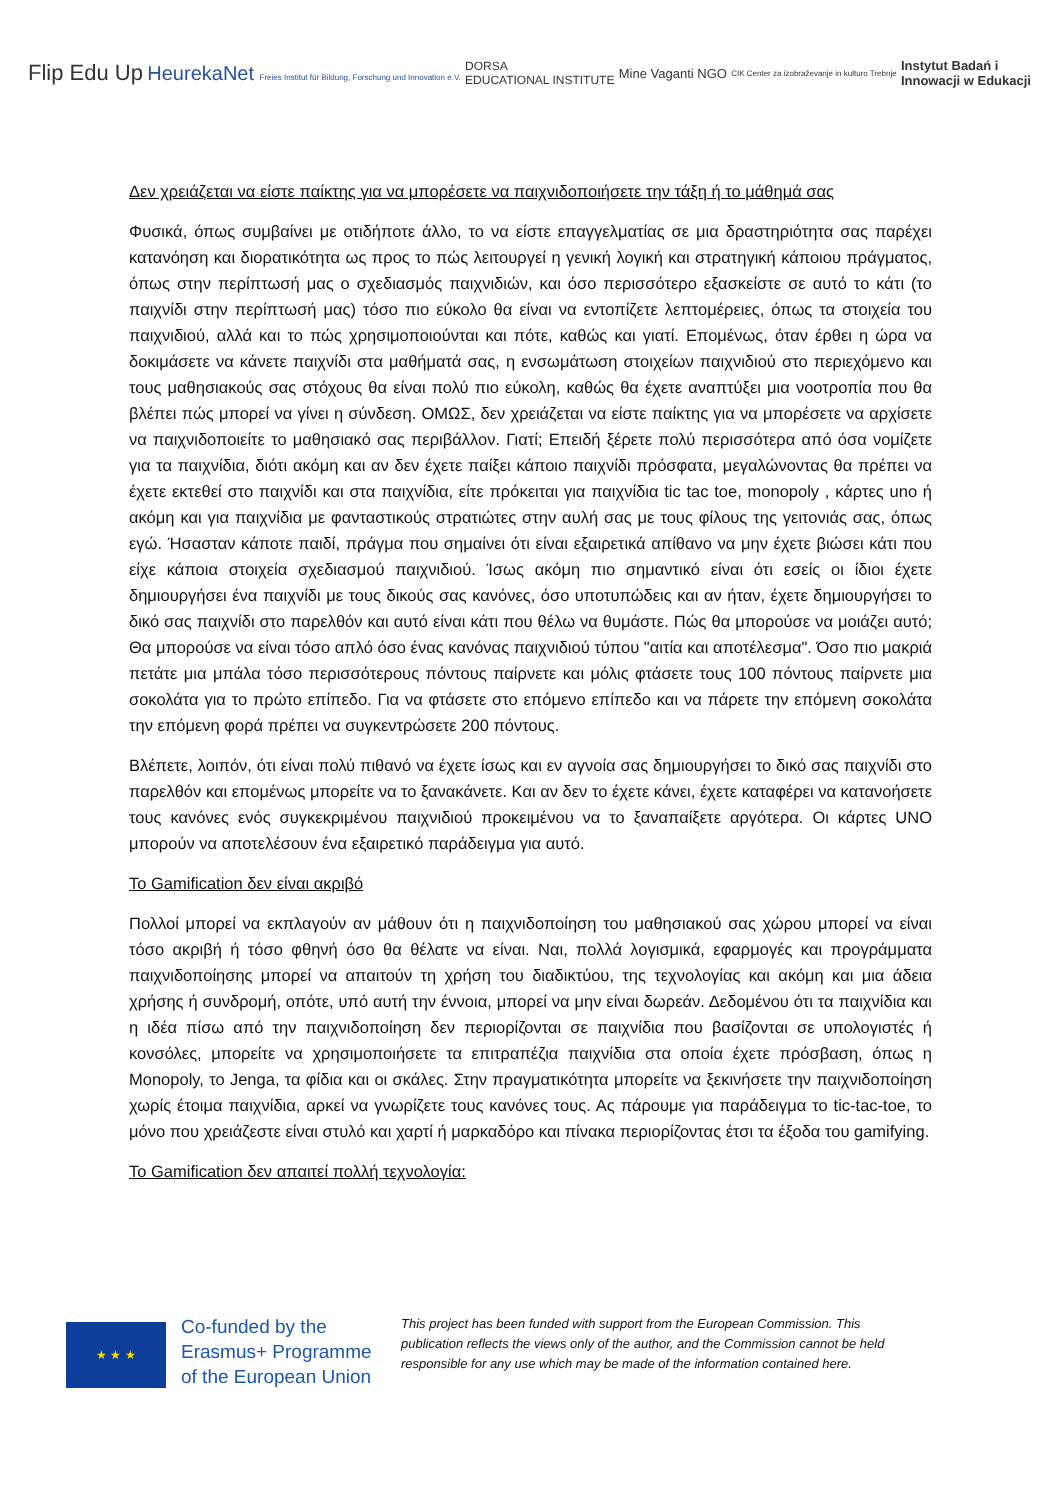Flip Edu Up
HeurekaNet Freies Institut für Bildung, Forschung und Innovation e.V.
DORSA
EDUCATIONAL INSTITUTE
Mine Vaganti NGO
CIK Center za izobraževanje in kulturo Trebnje
Instytut Badań i
Innowacji w Edukacji
Δεν χρειάζεται να είστε παίκτης για να μπορέσετε να παιχνιδοποιήσετε την τάξη ή το μάθημά σας
Φυσικά, όπως συμβαίνει με οτιδήποτε άλλο, το να είστε επαγγελματίας σε μια δραστηριότητα σας παρέχει κατανόηση και διορατικότητα ως προς το πώς λειτουργεί η γενική λογική και στρατηγική κάποιου πράγματος, όπως στην περίπτωσή μας ο σχεδιασμός παιχνιδιών, και όσο περισσότερο εξασκείστε σε αυτό το κάτι (το παιχνίδι στην περίπτωσή μας) τόσο πιο εύκολο θα είναι να εντοπίζετε λεπτομέρειες, όπως τα στοιχεία του παιχνιδιού, αλλά και το πώς χρησιμοποιούνται και πότε, καθώς και γιατί. Επομένως, όταν έρθει η ώρα να δοκιμάσετε να κάνετε παιχνίδι στα μαθήματά σας, η ενσωμάτωση στοιχείων παιχνιδιού στο περιεχόμενο και τους μαθησιακούς σας στόχους θα είναι πολύ πιο εύκολη, καθώς θα έχετε αναπτύξει μια νοοτροπία που θα βλέπει πώς μπορεί να γίνει η σύνδεση. ΟΜΩΣ, δεν χρειάζεται να είστε παίκτης για να μπορέσετε να αρχίσετε να παιχνιδοποιείτε το μαθησιακό σας περιβάλλον. Γιατί; Επειδή ξέρετε πολύ περισσότερα από όσα νομίζετε για τα παιχνίδια, διότι ακόμη και αν δεν έχετε παίξει κάποιο παιχνίδι πρόσφατα, μεγαλώνοντας θα πρέπει να έχετε εκτεθεί στο παιχνίδι και στα παιχνίδια, είτε πρόκειται για παιχνίδια tic tac toe, monopoly , κάρτες uno ή ακόμη και για παιχνίδια με φανταστικούς στρατιώτες στην αυλή σας με τους φίλους της γειτονιάς σας, όπως εγώ. Ήσασταν κάποτε παιδί, πράγμα που σημαίνει ότι είναι εξαιρετικά απίθανο να μην έχετε βιώσει κάτι που είχε κάποια στοιχεία σχεδιασμού παιχνιδιού. Ίσως ακόμη πιο σημαντικό είναι ότι εσείς οι ίδιοι έχετε δημιουργήσει ένα παιχνίδι με τους δικούς σας κανόνες, όσο υποτυπώδεις και αν ήταν, έχετε δημιουργήσει το δικό σας παιχνίδι στο παρελθόν και αυτό είναι κάτι που θέλω να θυμάστε. Πώς θα μπορούσε να μοιάζει αυτό; Θα μπορούσε να είναι τόσο απλό όσο ένας κανόνας παιχνιδιού τύπου "αιτία και αποτέλεσμα". Όσο πιο μακριά πετάτε μια μπάλα τόσο περισσότερους πόντους παίρνετε και μόλις φτάσετε τους 100 πόντους παίρνετε μια σοκολάτα για το πρώτο επίπεδο. Για να φτάσετε στο επόμενο επίπεδο και να πάρετε την επόμενη σοκολάτα την επόμενη φορά πρέπει να συγκεντρώσετε 200 πόντους.
Βλέπετε, λοιπόν, ότι είναι πολύ πιθανό να έχετε ίσως και εν αγνοία σας δημιουργήσει το δικό σας παιχνίδι στο παρελθόν και επομένως μπορείτε να το ξανακάνετε. Και αν δεν το έχετε κάνει, έχετε καταφέρει να κατανοήσετε τους κανόνες ενός συγκεκριμένου παιχνιδιού προκειμένου να το ξαναπαίξετε αργότερα. Οι κάρτες UNO μπορούν να αποτελέσουν ένα εξαιρετικό παράδειγμα για αυτό.
Το Gamification δεν είναι ακριβό
Πολλοί μπορεί να εκπλαγούν αν μάθουν ότι η παιχνιδοποίηση του μαθησιακού σας χώρου μπορεί να είναι τόσο ακριβή ή τόσο φθηνή όσο θα θέλατε να είναι. Ναι, πολλά λογισμικά, εφαρμογές και προγράμματα παιχνιδοποίησης μπορεί να απαιτούν τη χρήση του διαδικτύου, της τεχνολογίας και ακόμη και μια άδεια χρήσης ή συνδρομή, οπότε, υπό αυτή την έννοια, μπορεί να μην είναι δωρεάν. Δεδομένου ότι τα παιχνίδια και η ιδέα πίσω από την παιχνιδοποίηση δεν περιορίζονται σε παιχνίδια που βασίζονται σε υπολογιστές ή κονσόλες, μπορείτε να χρησιμοποιήσετε τα επιτραπέζια παιχνίδια στα οποία έχετε πρόσβαση, όπως η Monopoly, το Jenga, τα φίδια και οι σκάλες. Στην πραγματικότητα μπορείτε να ξεκινήσετε την παιχνιδοποίηση χωρίς έτοιμα παιχνίδια, αρκεί να γνωρίζετε τους κανόνες τους. Ας πάρουμε για παράδειγμα το tic-tac-toe, το μόνο που χρειάζεστε είναι στυλό και χαρτί ή μαρκαδόρο και πίνακα περιορίζοντας έτσι τα έξοδα του gamifying.
Το Gamification δεν απαιτεί πολλή τεχνολογία:
★ ★ ★
Co-funded by the Erasmus+ Programme of the European Union
This project has been funded with support from the European Commission. This publication reflects the views only of the author, and the Commission cannot be held responsible for any use which may be made of the information contained here.